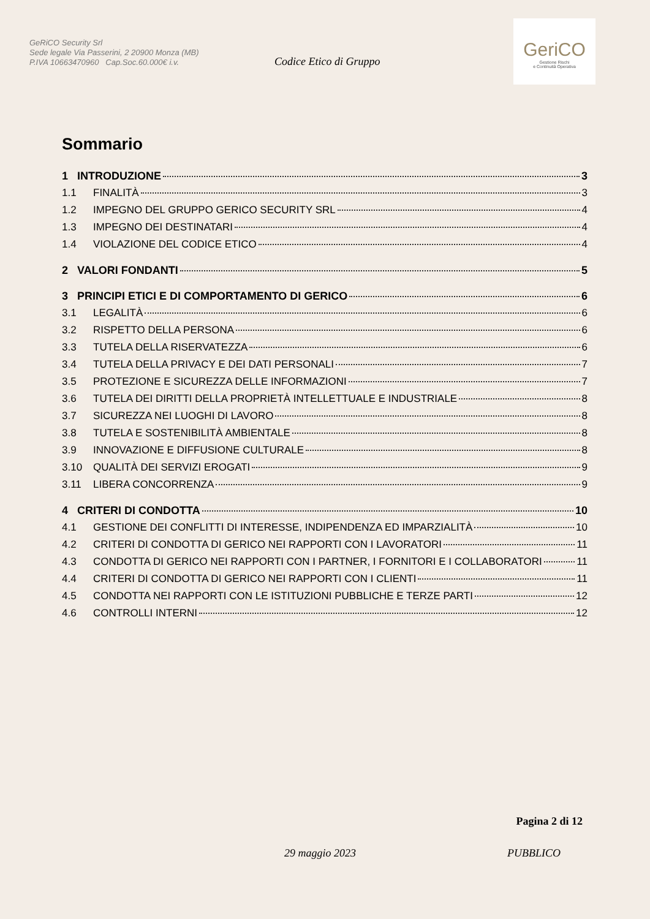GeRiCO Security Srl
Sede legale Via Passerini, 2 20900 Monza (MB)
P.IVA 10663470960 Cap.Soc.60.000€ i.v.
Codice Etico di Gruppo
GeriCO
Gestione Rischi
e Continuità Operativa
Sommario
1 INTRODUZIONE 3
1.1 FINALITÀ 3
1.2 IMPEGNO DEL GRUPPO GERICO SECURITY SRL 4
1.3 IMPEGNO DEI DESTINATARI 4
1.4 VIOLAZIONE DEL CODICE ETICO 4
2 VALORI FONDANTI 5
3 PRINCIPI ETICI E DI COMPORTAMENTO DI GERICO 6
3.1 LEGALITÀ 6
3.2 RISPETTO DELLA PERSONA 6
3.3 TUTELA DELLA RISERVATEZZA 6
3.4 TUTELA DELLA PRIVACY E DEI DATI PERSONALI 7
3.5 PROTEZIONE E SICUREZZA DELLE INFORMAZIONI 7
3.6 TUTELA DEI DIRITTI DELLA PROPRIETÀ INTELLETTUALE E INDUSTRIALE 8
3.7 SICUREZZA NEI LUOGHI DI LAVORO 8
3.8 TUTELA E SOSTENIBILITÀ AMBIENTALE 8
3.9 INNOVAZIONE E DIFFUSIONE CULTURALE 8
3.10 QUALITÀ DEI SERVIZI EROGATI 9
3.11 LIBERA CONCORRENZA 9
4 CRITERI DI CONDOTTA 10
4.1 GESTIONE DEI CONFLITTI DI INTERESSE, INDIPENDENZA ED IMPARZIALITÀ 10
4.2 CRITERI DI CONDOTTA DI GERICO NEI RAPPORTI CON I LAVORATORI 11
4.3 CONDOTTA DI GERICO NEI RAPPORTI CON I PARTNER, I FORNITORI E I COLLABORATORI 11
4.4 CRITERI DI CONDOTTA DI GERICO NEI RAPPORTI CON I CLIENTI 11
4.5 CONDOTTA NEI RAPPORTI CON LE ISTITUZIONI PUBBLICHE E TERZE PARTI 12
4.6 CONTROLLI INTERNI 12
Pagina 2 di 12
29 maggio 2023 PUBBLICO